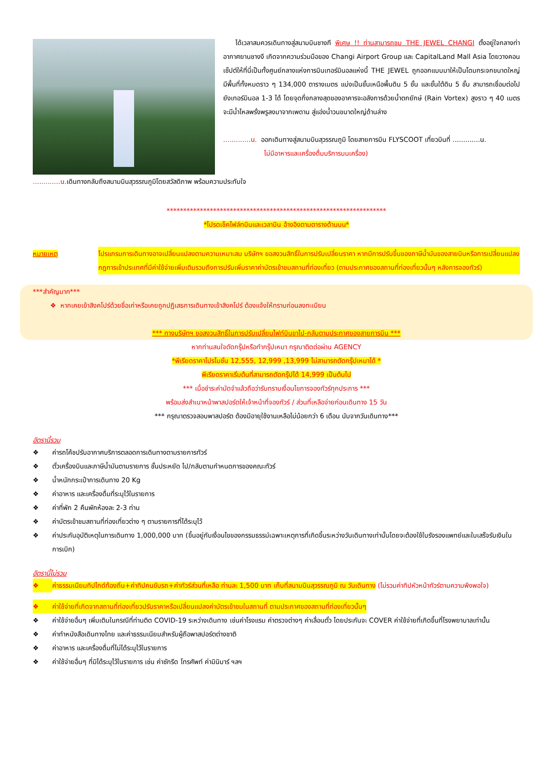ได้เวลาสมควรเดินทางสู่สนามบินชางกี พิเศษ !! ท่านสามารถชม THE JEWEL CHANGI ตั้งอยู่ใจกลางท่าอากาศยานชางงี เกิดจากความร่วมมือของ Changi Airport Group และ CapitalLand Mall Asia โดยวางคอนเซ็ปต์ให้ที่นี่เป็นทั้งศูนย์กลางแห่งการบินเทอร์มินอลแห่งนี้ THE JEWEL ถูกออกแบบมาให้เป็นโดมกระจกขนาดใหญ่ มีพื้นที่ทั้งหมดราว ๆ 134,000 ตารางเมตร แบ่งเป็นชั้นเหนือพื้นดิน 5 ชั้น และชั้นใต้ดิน 5 ชั้น สามารถเชื่อมต่อไปยังเทอร์มินอล 1-3 ได้ โดยจุดกึ่งกลางสุดของอาคารจะอลังการด้วยน้ำตกยักษ์ (Rain Vortex) สูงราว ๆ 40 เมตร จะมีน้ำไหลพรั่งพรูลงมาจากเพดาน สู่แอ่งน้ำวนขนาดใหญ่ด้านล่าง
.............น. ออกเดินทางสู่สนามบินสุวรรณภูมิ โดยสายการบิน FLYSCOOT เที่ยวบินที่ .............น.
ไม่มีอาหารและเครื่องดื่มบริการบนเครื่อง)
.............น. เดินทางกลับถึงสนามบินสุวรรณภูมิโดยสวัสดิภาพ พร้อมความประทับใจ
******************************************************************
*โปรดเช็คไฟล์ทบินและเวลาบิน อ้างอิงตามตารางด้านบน*
หมายเหตุ โปรแกรมการเดินทางอาจเปลี่ยนแปลงตามความเหมาะสม บริษัทฯ ขอสงวนสิทธิ์ในการปรับเปลี่ยนราคา หากมีการปรับขึ้นของภาษีน้ำมันของสายบินหรือการเปลี่ยนแปลงกฎการเข้าประเทศที่มีค่าใช้จ่ายเพิ่มเติมรวมถึงการปรับเพิ่มราคาค่าบัตรเข้าชมสถานที่ท่องเที่ยว (ตามประกาศของสถานที่ท่องเที่ยวนั้นๆ หลังการจองทัวร์)
***สำคัญมาก***
❖ หากเคยเข้าสิงคโปร์ด้วยชื่อเก่าหรือเคยถูกปฏิเสธการเดินทางเข้าสิงคโปร์ ต้องแจ้งให้ทราบก่อนลงทะเบียน
*** ทางบริษัทฯ ขอสงวนสิทธิ์ในการปรับเปลี่ยนไฟท์บินขาไป-กลับตามประกาศของสายการบิน ***
หากท่านสนใจตัดกรุ๊ปหรือทำกรุ๊ปเหมา กรุณาติดต่อผ่าน AGENCY
*พีเรียดราคาโปรโมชั่น 12,555, 12,999 ,13,999 ไม่สามารถตัดกรุ๊ปเหมาได้ *
พีเรียดราคาเริ่มต้นที่สามารถตัดกรุ๊ปได้ 14,999 เป็นต้นไป
*** เมื่อชำระค่ามัดจำแล้วถือว่ารับทราบเงื่อนไขการจองทัวร์ทุกประการ ***
พร้อมส่งสำเนาหน้าพาสปอร์ตให้เจ้าหน้าที่จองทัวร์ / ส่วนที่เหลือจ่ายก่อนเดินทาง 15 วัน
*** กรุณาตรวจสอบพาสปอร์ต ต้องมีอายุใช้งานเหลือไม่น้อยกว่า 6 เดือน นับจากวันเดินทาง***
อัตรานี้รวม
❖ ค่ารถโค้ชปรับอากาศบริการตลอดการเดินทางตามรายการทัวร์
❖ ตั๋วเครื่องบินและภาษีน้ำมันตามรายการ ชั้นประหยัด ไป/กลับตามกำหนดการของคณะทัวร์
❖ น้ำหนักกระเป๋าการเดินทาง 20 Kg
❖ ค่าอาหาร และเครื่องดื่มที่ระบุไว้ในรายการ
❖ ค่าที่พัก 2 คืนพักห้องละ 2-3 ท่าน
❖ ค่าบัตรเข้าชมสถานที่ท่องเที่ยวต่าง ๆ ตามรายการที่ได้ระบุไว้
❖ ค่าประกันอุบัติเหตุในการเดินทาง 1,000,000 บาท (ขึ้นอยู่กับเงื่อนไขของกรรมธรรม์เฉพาะเหตุการที่เกิดขึ้นระหว่างวันเดินทางเท่านั้นโดยจะต้องใช้ใบรังรองแพทย์และใบเสร็จรับเงินในการเบิก)
อัตรานี้ไม่รวม
❖ ค่าธรรมเนียมทิปไกด์ท้องถิ่น+ค่าทิปคนขับรถ+ค่าทัวร์ส่วนที่เหลือ ท่านละ 1,500 บาท เก็บที่สนามบินสุวรรณภูมิ ณ วันเดินทาง (ไม่รวมค่าทิปหัวหน้าทัวร์ตามความพึงพอใจ)
❖ ค่าใช้จ่ายที่เกิดจากสถานที่ท่องเที่ยวปรับราคาหรือเปลี่ยนแปลงค่าบัตรเข้าชมในสถานที่ ตามประกาศของสถานที่ท่องเที่ยวนั้นๆ
❖ ค่าใช้จ่ายอื่นๆ เพิ่มเติมในกรณีที่ท่านติด COVID-19 ระหว่างเดินทาง เช่นค่าโรงแรม ค่าตรวจต่างๆ ค่าเลื่อนตั๋ว โดยประกันจะ COVER ค่าใช้จ่ายที่เกิดขึ้นที่โรงพยาบาลเท่านั้น
❖ ค่าทำหนังสือเดินทางไทย และค่าธรรมเนียมสำหรับผู้ถือพาสปอร์ตต่างชาติ
❖ ค่าอาหาร และเครื่องดื่มที่ไม่ได้ระบุไว้ในรายการ
❖ ค่าใช้จ่ายอื่นๆ ที่มิได้ระบุไว้ในรายการ เช่น ค่าซักรีด โทรศัพท์ ค่ามินิบาร์ ฯลฯ